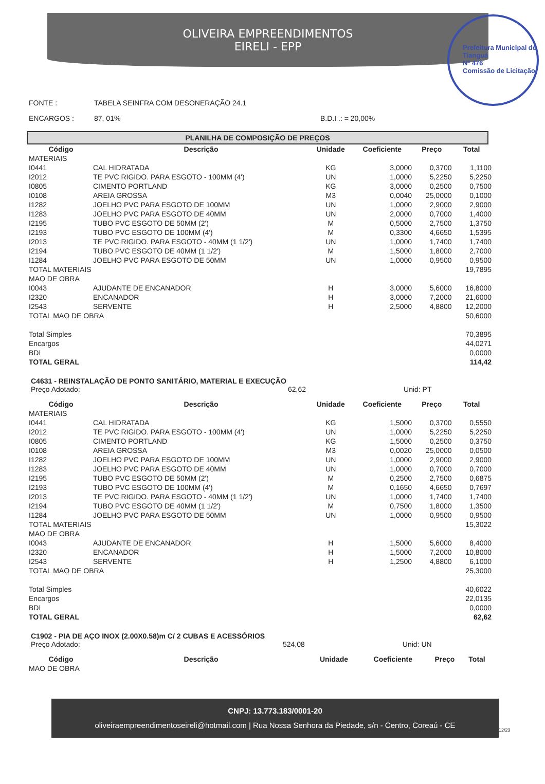OLIVEIRA EMPREENDIMENTOS
EIRELI - EPP
Prefeitura Municipal de Tianguá
Nº 476
Comissão de Licitação
FONTE : TABELA SEINFRA COM DESONERAÇÃO 24.1
ENCARGOS : 87, 01% B.D.I .: = 20,00%
PLANILHA DE COMPOSIÇÃO DE PREÇOS
| Código | Descrição | Unidade | Coeficiente | Preço | Total |
| --- | --- | --- | --- | --- | --- |
| MATERIAIS | | | | | |
| I0441 | CAL HIDRATADA | KG | 3,0000 | 0,3700 | 1,1100 |
| I2012 | TE PVC RIGIDO. PARA ESGOTO - 100MM (4') | UN | 1,0000 | 5,2250 | 5,2250 |
| I0805 | CIMENTO PORTLAND | KG | 3,0000 | 0,2500 | 0,7500 |
| I0108 | AREIA GROSSA | M3 | 0,0040 | 25,0000 | 0,1000 |
| I1282 | JOELHO PVC PARA ESGOTO DE 100MM | UN | 1,0000 | 2,9000 | 2,9000 |
| I1283 | JOELHO PVC PARA ESGOTO DE 40MM | UN | 2,0000 | 0,7000 | 1,4000 |
| I2195 | TUBO PVC ESGOTO DE 50MM (2') | M | 0,5000 | 2,7500 | 1,3750 |
| I2193 | TUBO PVC ESGOTO DE 100MM (4') | M | 0,3300 | 4,6650 | 1,5395 |
| I2013 | TE PVC RIGIDO. PARA ESGOTO - 40MM (1 1/2') | UN | 1,0000 | 1,7400 | 1,7400 |
| I2194 | TUBO PVC ESGOTO DE 40MM (1 1/2') | M | 1,5000 | 1,8000 | 2,7000 |
| I1284 | JOELHO PVC PARA ESGOTO DE 50MM | UN | 1,0000 | 0,9500 | 0,9500 |
| TOTAL MATERIAIS | | | | | 19,7895 |
| MAO DE OBRA | | | | | |
| I0043 | AJUDANTE DE ENCANADOR | H | 3,0000 | 5,6000 | 16,8000 |
| I2320 | ENCANADOR | H | 3,0000 | 7,2000 | 21,6000 |
| I2543 | SERVENTE | H | 2,5000 | 4,8800 | 12,2000 |
| TOTAL MAO DE OBRA | | | | | 50,6000 |
| Total Simples | | | | | 70,3895 |
| Encargos | | | | | 44,0271 |
| BDI | | | | | 0,0000 |
| TOTAL GERAL | | | | | 114,42 |
C4631 - REINSTALAÇÃO DE PONTO SANITÁRIO, MATERIAL E EXECUÇÃO
Preço Adotado: 62,62 Unid: PT
| Código | Descrição | Unidade | Coeficiente | Preço | Total |
| --- | --- | --- | --- | --- | --- |
| MATERIAIS | | | | | |
| I0441 | CAL HIDRATADA | KG | 1,5000 | 0,3700 | 0,5550 |
| I2012 | TE PVC RIGIDO. PARA ESGOTO - 100MM (4') | UN | 1,0000 | 5,2250 | 5,2250 |
| I0805 | CIMENTO PORTLAND | KG | 1,5000 | 0,2500 | 0,3750 |
| I0108 | AREIA GROSSA | M3 | 0,0020 | 25,0000 | 0,0500 |
| I1282 | JOELHO PVC PARA ESGOTO DE 100MM | UN | 1,0000 | 2,9000 | 2,9000 |
| I1283 | JOELHO PVC PARA ESGOTO DE 40MM | UN | 1,0000 | 0,7000 | 0,7000 |
| I2195 | TUBO PVC ESGOTO DE 50MM (2') | M | 0,2500 | 2,7500 | 0,6875 |
| I2193 | TUBO PVC ESGOTO DE 100MM (4') | M | 0,1650 | 4,6650 | 0,7697 |
| I2013 | TE PVC RIGIDO. PARA ESGOTO - 40MM (1 1/2') | UN | 1,0000 | 1,7400 | 1,7400 |
| I2194 | TUBO PVC ESGOTO DE 40MM (1 1/2') | M | 0,7500 | 1,8000 | 1,3500 |
| I1284 | JOELHO PVC PARA ESGOTO DE 50MM | UN | 1,0000 | 0,9500 | 0,9500 |
| TOTAL MATERIAIS | | | | | 15,3022 |
| MAO DE OBRA | | | | | |
| I0043 | AJUDANTE DE ENCANADOR | H | 1,5000 | 5,6000 | 8,4000 |
| I2320 | ENCANADOR | H | 1,5000 | 7,2000 | 10,8000 |
| I2543 | SERVENTE | H | 1,2500 | 4,8800 | 6,1000 |
| TOTAL MAO DE OBRA | | | | | 25,3000 |
| Total Simples | | | | | 40,6022 |
| Encargos | | | | | 22,0135 |
| BDI | | | | | 0,0000 |
| TOTAL GERAL | | | | | 62,62 |
C1902 - PIA DE AÇO INOX (2.00X0.58)m C/ 2 CUBAS E ACESSÓRIOS
Preço Adotado: 524,08 Unid: UN
| Código | Descrição | Unidade | Coeficiente | Preço | Total |
| --- | --- | --- | --- | --- | --- |
| MAO DE OBRA | | | | | |
CNPJ: 13.773.183/0001-20
oliveiraempreendimentoseireli@hotmail.com | Rua Nossa Senhora da Piedade, s/n - Centro, Coreaú - CE
12/23